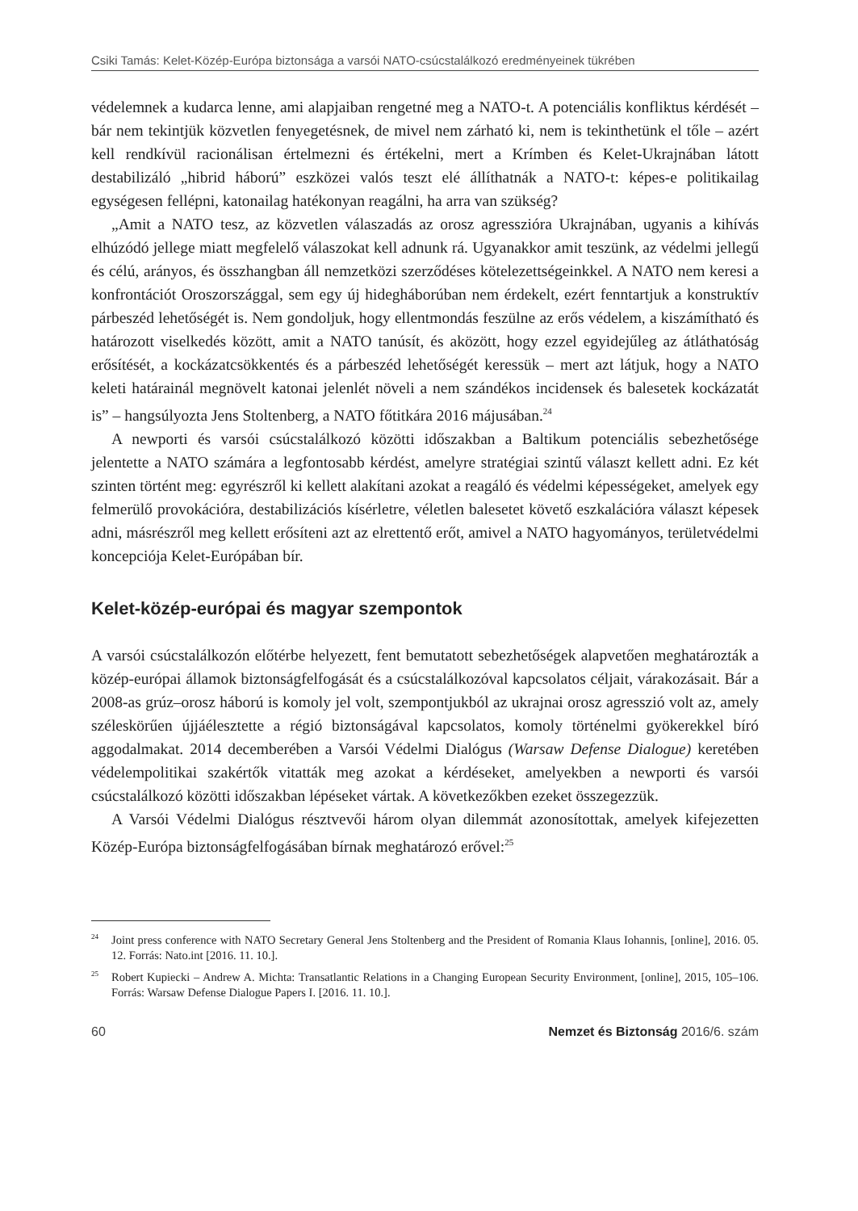Csiki Tamás: Kelet-Közép-Európa biztonsága a varsói NATO-csúcstalálkozó eredményeinek tükrében
védelemnek a kudarca lenne, ami alapjaiban rengetné meg a NATO-t. A potenciális konfliktus kérdését – bár nem tekintjük közvetlen fenyegetésnek, de mivel nem zárható ki, nem is tekinthetünk el tőle – azért kell rendkívül racionálisan értelmezni és értékelni, mert a Krímben és Kelet-Ukrajnában látott destabilizáló „hibrid háború” eszközei valós teszt elé állíthatnák a NATO-t: képes-e politikailag egységesen fellépni, katonailag hatékonyan reagálni, ha arra van szükség?
„Amit a NATO tesz, az közvetlen válaszadás az orosz agresszióra Ukrajnában, ugyanis a kihívás elhúzódó jellege miatt megfelelő válaszokat kell adnunk rá. Ugyanakkor amit teszünk, az védelmi jellegű és célú, arányos, és összhangban áll nemzetközi szerződéses kötelezettségeinkkel. A NATO nem keresi a konfrontációt Oroszországgal, sem egy új hidegháborúban nem érdekelt, ezért fenntartjuk a konstruktív párbeszéd lehetőségét is. Nem gondoljuk, hogy ellentmondás feszülne az erős védelem, a kiszámítható és határozott viselkedés között, amit a NATO tanúsít, és aközött, hogy ezzel egyidejűleg az átláthatóság erősítését, a kockázatcsökkentés és a párbeszéd lehetőségét keressük – mert azt látjuk, hogy a NATO keleti határainál megnövelt katonai jelenlét növeli a nem szándékos incidensek és balesetek kockázatát is” – hangsúlyozta Jens Stoltenberg, a NATO főtitkára 2016 májusában.<sup>24</sup>
A newporti és varsói csúcstalálkozó közötti időszakban a Baltikum potenciális sebezhetősége jelentette a NATO számára a legfontosabb kérdést, amelyre stratégiai szintű választ kellett adni. Ez két szinten történt meg: egyrészről ki kellett alakítani azokat a reagáló és védelmi képességeket, amelyek egy felmerülő provokációra, destabilizációs kísérletre, véletlen balesetet követő eszkalációra választ képesek adni, másrészről meg kellett erősíteni azt az elrettentő erőt, amivel a NATO hagyományos, területvédelmi koncepciója Kelet-Európában bír.
Kelet-közép-európai és magyar szempontok
A varsói csúcstalálkozón előtérbe helyezett, fent bemutatott sebezhetőségek alapvetően meghatározták a közép-európai államok biztonságfelfogását és a csúcstalálkozóval kapcsolatos céljait, várakozásait. Bár a 2008-as grúz–orosz háború is komoly jel volt, szempontjukból az ukrajnai orosz agresszió volt az, amely széleskörűen újjáélesztette a régió biztonságával kapcsolatos, komoly történelmi gyökerekkel bíró aggodalmakat. 2014 decemberében a Varsói Védelmi Dialógus (Warsaw Defense Dialogue) keretében védelempolitikai szakértők vitatták meg azokat a kérdéseket, amelyekben a newporti és varsói csúcstalálkozó közötti időszakban lépéseket vártak. A következőkben ezeket összegezzük.
A Varsói Védelmi Dialógus résztvevői három olyan dilemmát azonosítottak, amelyek kifejezetten Közép-Európa biztonságfelfogásában bírnak meghatározó erővel:<sup>25</sup>
<sup>24</sup> Joint press conference with NATO Secretary General Jens Stoltenberg and the President of Romania Klaus Iohannis, [online], 2016. 05. 12. Forrás: Nato.int [2016. 11. 10.].
<sup>25</sup> Robert Kupiecki – Andrew A. Michta: Transatlantic Relations in a Changing European Security Environment, [online], 2015, 105–106. Forrás: Warsaw Defense Dialogue Papers I. [2016. 11. 10.].
60 Nemzet és Biztonság 2016/6. szám